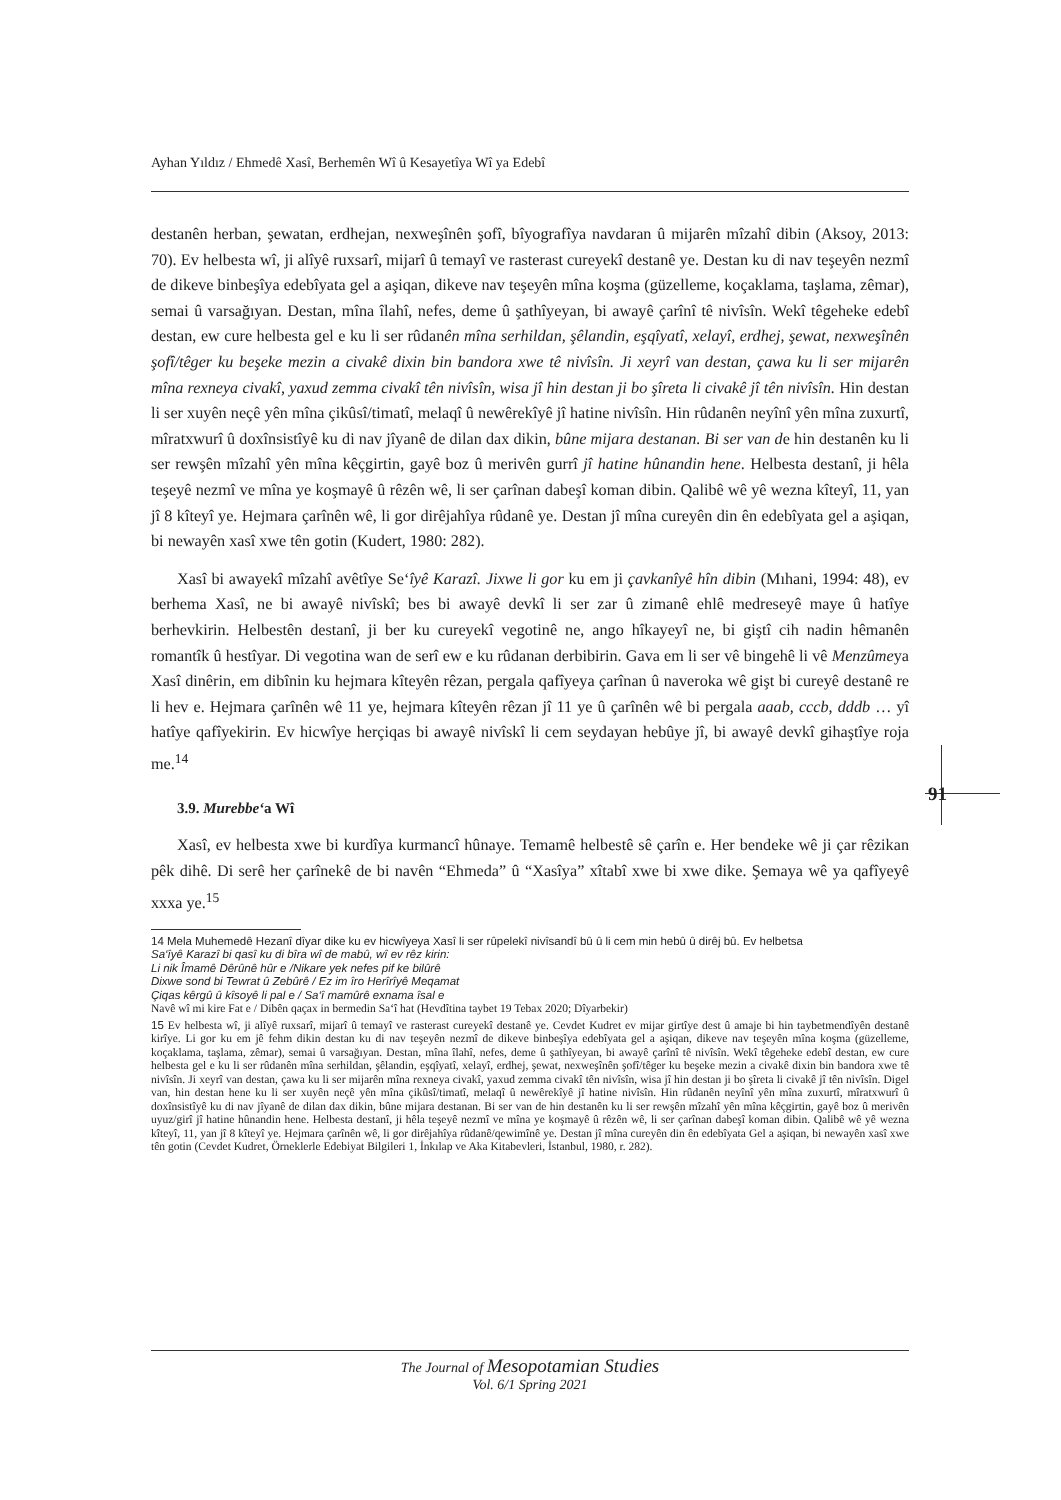Ayhan Yıldız / Ehmedê Xasî, Berhemên Wî û Kesayetîya Wî ya Edebî
destanên herban, şewatan, erdhejan, nexweşînên şofî, bîyografîya navdaran û mijarên mîzahî dibin (Aksoy, 2013: 70). Ev helbesta wî, ji alîyê ruxsarî, mijarî û temayî ve rasterast cureyekî destanê ye. Destan ku di nav teşeyên nezmî de dikeve binbeşîya edebîyata gel a aşiqan, dikeve nav teşeyên mîna koşma (güzelleme, koçaklama, taşlama, zêmar), semai û varsağıyan. Destan, mîna îlahî, nefes, deme û şathîyeyan, bi awayê çarînî tê nivîsîn. Wekî têgeheke edebî destan, ew cure helbesta gel e ku li ser rûdanên mîna serhildan, şêlandin, eşqîyatî, xelayî, erdhej, şewat, nexweşînên şofî/têger ku beşeke mezin a civakê dixin bin bandora xwe tê nivîsîn. Ji xeyrî van destan, çawa ku li ser mijarên mîna rexneya civakî, yaxud zemma civakî tên nivîsîn, wisa jî hin destan ji bo şîreta li civakê jî tên nivîsîn. Hin destan li ser xuyên neçê yên mîna çikûsî/timatî, melaqî û newêrekîyê jî hatine nivîsîn. Hin rûdanên neyînî yên mîna zuxurtî, mîratxwurî û doxînsistîyê ku di nav jîyanê de dilan dax dikin, bûne mijara destanan. Bi ser van de hin destanên ku li ser rewşên mîzahî yên mîna kêçgirtin, gayê boz û merivên gurrî jî hatine hûnandin hene. Helbesta destanî, ji hêla teşeyê nezmî ve mîna ye koşmayê û rêzên wê, li ser çarînan dabeşî koman dibin. Qalibê wê yê wezna kîteyî, 11, yan jî 8 kîteyî ye. Hejmara çarînên wê, li gor dirêjahîya rûdanê ye. Destan jî mîna cureyên din ên edebîyata gel a aşiqan, bi newayên xasî xwe tên gotin (Kudert, 1980: 282).
Xasî bi awayekî mîzahî avêtîye Se‘îyê Karazî. Jixwe li gor ku em ji çavkanîyê hîn dibin (Mıhani, 1994: 48), ev berhema Xasî, ne bi awayê nivîskî; bes bi awayê devkî li ser zar û zimanê ehlê medreseyê maye û hatîye berhevkirin. Helbestên destanî, ji ber ku cureyekî vegotinê ne, ango hîkayeyî ne, bi giştî cih nadin hêmanên romantîk û hestîyar. Di vegotina wan de serî ew e ku rûdanan derbibirin. Gava em li ser vê bingehê li vê Menzûmeya Xasî dinêrin, em dibînin ku hejmara kîteyên rêzan, pergala qafîyeya çarînan û naveroka wê gişt bi cureyê destanê re li hev e. Hejmara çarînên wê 11 ye, hejmara kîteyên rêzan jî 11 ye û çarînên wê bi pergala aaab, cccb, dddb … yî hatîye qafîyekirin. Ev hicwîye herçiqas bi awayê nivîskî li cem seydayan hebûye jî, bi awayê devkî gihaştîye roja me.<sup>14</sup>
3.9. Murebbe‘a Wî
Xasî, ev helbesta xwe bi kurdîya kurmancî hûnaye. Temamê helbestê sê çarîn e. Her bendeke wê ji çar rêzikan pêk dihê. Di serê her çarînekê de bi navên “Ehmeda” û “Xasîya” xîtabî xwe bi xwe dike. Şemaya wê ya qafîyeyê xxxa ye.<sup>15</sup>
14 Mela Muhemedê Hezanî dîyar dike ku ev hicwîyeya Xasî li ser rûpelekî nivîsandî bû û li cem min hebû û dirêj bû. Ev helbetsa
Sa‘îyê Karazî bi qasî ku di bîra wî de mabû, wî ev rêz kirin:
Li nik Îmamê Dêrûnê hûr e /Nikare yek nefes pif ke bilûrê
Dixwe sond bi Tewrat û Zebûrê / Ez im îro Herîrîyê Meqamat
Çiqas kêrgû û kîsoyê li pal e / Sa‘î mamûrê exnama îsal e
Navê wî mi kire Fat e / Dibên qaçax in bermedin Sa‘î hat (Hevdîtina taybet 19 Tebax 2020; Dîyarbekir)
15 Ev helbesta wî, ji alîyê ruxsarî, mijarî û temayî ve rasterast cureyekî destanê ye. Cevdet Kudret ev mijar girtîye dest û amaje bi hin taybetmendîyên destanê kirîye. Li gor ku em jê fehm dikin destan ku di nav teşeyên nezmî de dikeve binbeşîya edebîyata gel a aşiqan, dikeve nav teşeyên mîna koşma (güzelleme, koçaklama, taşlama, zêmar), semai û varsağıyan. Destan, mîna îlahî, nefes, deme û şathîyeyan, bi awayê çarînî tê nivîsîn. Wekî têgeheke edebî destan, ew cure helbesta gel e ku li ser rûdanên mîna serhildan, şêlandin, eşqîyatî, xelayî, erdhej, şewat, nexweşînên şofî/têger ku beşeke mezin a civakê dixin bin bandora xwe tê nivîsîn. Ji xeyrî van destan, çawa ku li ser mijarên mîna rexneya civakî, yaxud zemma civakî tên nivîsîn, wisa jî hin destan ji bo şîreta li civakê jî tên nivîsîn. Digel van, hin destan hene ku li ser xuyên neçê yên mîna çikûsî/timatî, melaqî û newêrekîyê jî hatine nivîsîn. Hin rûdanên neyînî yên mîna zuxurtî, mîratxwurî û doxînsistîyê ku di nav jîyanê de dilan dax dikin, bûne mijara destanan. Bi ser van de hin destanên ku li ser rewşên mîzahî yên mîna kêçgirtin, gayê boz û merivên uyuz/girî jî hatine hûnandin hene. Helbesta destanî, ji hêla teşeyê nezmî ve mîna ye koşmayê û rêzên wê, li ser çarînan dabeşî koman dibin. Qalibê wê yê wezna kîteyî, 11, yan jî 8 kîteyî ye. Hejmara çarînên wê, li gor dirêjahîya rûdanê/qewimînê ye. Destan jî mîna cureyên din ên edebîyata Gel a aşiqan, bi newayên xasî xwe tên gotin (Cevdet Kudret, Örneklerle Edebiyat Bilgileri 1, İnkılap ve Aka Kitabevleri, İstanbul, 1980, r. 282).
91
The Journal of Mesopotamian Studies
Vol. 6/1 Spring 2021